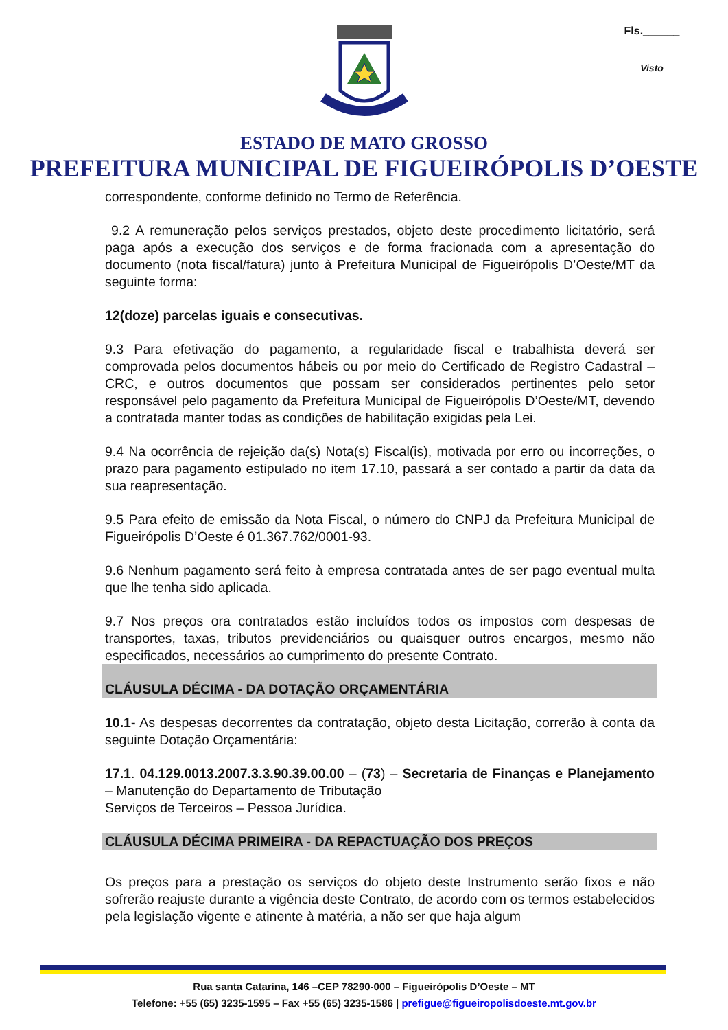Fls.______
________
Visto
ESTADO DE MATO GROSSO
PREFEITURA MUNICIPAL DE FIGUEIRÓPOLIS D’OESTE
correspondente, conforme definido no Termo de Referência.
9.2 A remuneração pelos serviços prestados, objeto deste procedimento licitatório, será paga após a execução dos serviços e de forma fracionada com a apresentação do documento (nota fiscal/fatura) junto à Prefeitura Municipal de Figueirópolis D’Oeste/MT da seguinte forma:
12(doze) parcelas iguais e consecutivas.
9.3 Para efetivação do pagamento, a regularidade fiscal e trabalhista deverá ser comprovada pelos documentos hábeis ou por meio do Certificado de Registro Cadastral – CRC, e outros documentos que possam ser considerados pertinentes pelo setor responsável pelo pagamento da Prefeitura Municipal de Figueirópolis D’Oeste/MT, devendo a contratada manter todas as condições de habilitação exigidas pela Lei.
9.4 Na ocorrência de rejeição da(s) Nota(s) Fiscal(is), motivada por erro ou incorreções, o prazo para pagamento estipulado no item 17.10, passará a ser contado a partir da data da sua reapresentação.
9.5 Para efeito de emissão da Nota Fiscal, o número do CNPJ da Prefeitura Municipal de Figueirópolis D’Oeste é 01.367.762/0001-93.
9.6 Nenhum pagamento será feito à empresa contratada antes de ser pago eventual multa que lhe tenha sido aplicada.
9.7 Nos preços ora contratados estão incluídos todos os impostos com despesas de transportes, taxas, tributos previdenciários ou quaisquer outros encargos, mesmo não especificados, necessários ao cumprimento do presente Contrato.
CLÁUSULA DÉCIMA - DA DOTAÇÃO ORÇAMENTÁRIA
10.1- As despesas decorrentes da contratação, objeto desta Licitação, correrão à conta da seguinte Dotação Orçamentária:
17.1. 04.129.0013.2007.3.3.90.39.00.00 – (73) – Secretaria de Finanças e Planejamento – Manutenção do Departamento de Tributação
Serviços de Terceiros – Pessoa Jurídica.
CLÁUSULA DÉCIMA PRIMEIRA - DA REPACTUAÇÃO DOS PREÇOS
Os preços para a prestação os serviços do objeto deste Instrumento serão fixos e não sofrerão reajuste durante a vigência deste Contrato, de acordo com os termos estabelecidos pela legislação vigente e atinente à matéria, a não ser que haja algum
Rua santa Catarina, 146 –CEP 78290-000 – Figueirópolis D’Oeste – MT
Telefone: +55 (65) 3235-1595 – Fax +55 (65) 3235-1586 | prefigue@figueiropolisdoeste.mt.gov.br